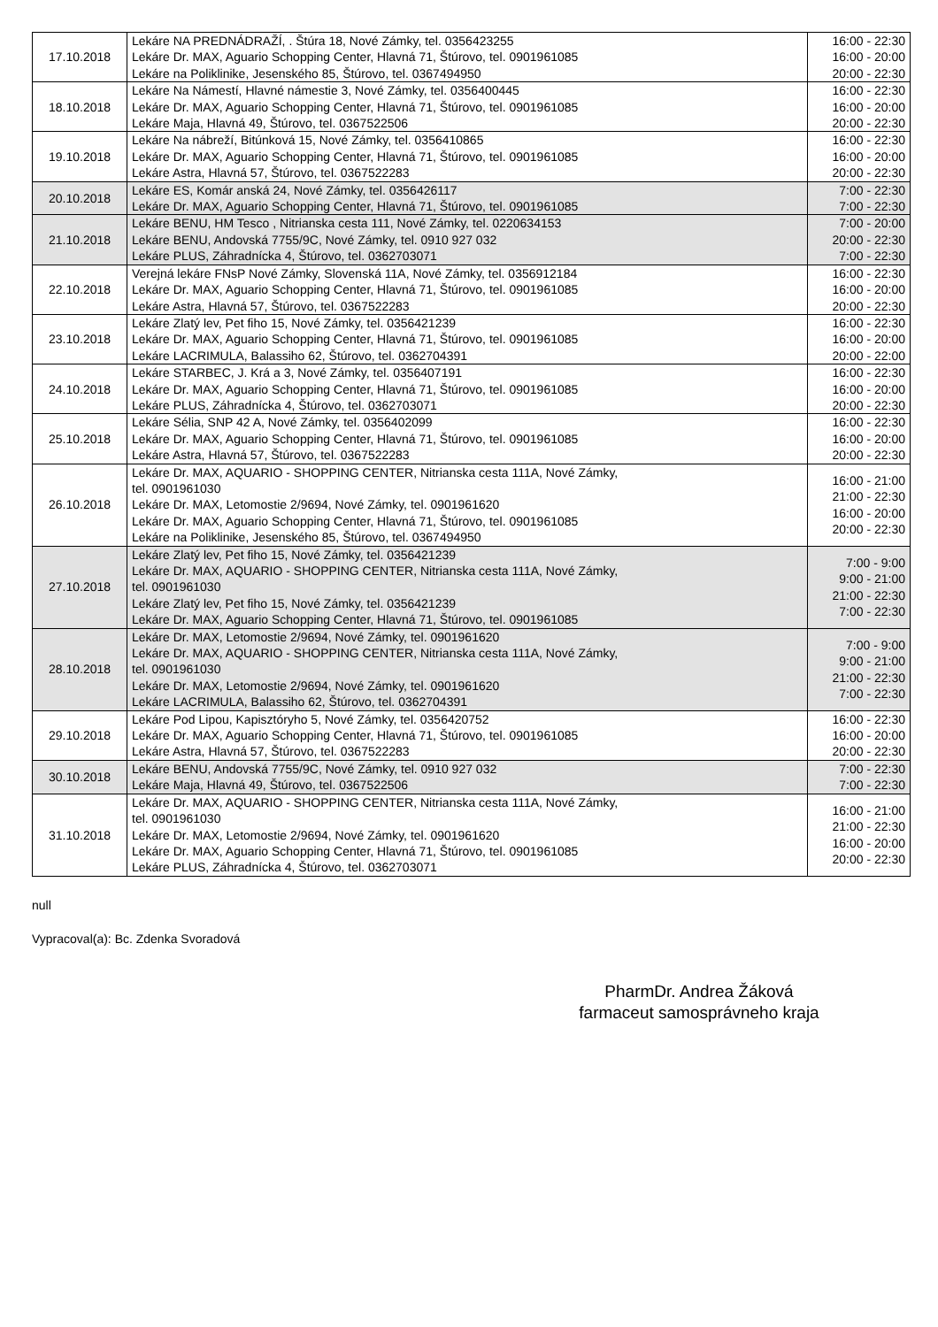| 17.10.2018 | Lekáre NA PREDNÁDRAŽÍ, . Štúra 18, Nové Zámky, tel. 0356423255 Lekáre Dr. MAX, Aguario Schopping Center, Hlavná 71, Štúrovo, tel. 0901961085 Lekáre na Poliklinike, Jesenského 85, Štúrovo, tel. 0367494950 | 16:00 - 22:30 16:00 - 20:00 20:00 - 22:30 |
| 18.10.2018 | Lekáre Na Námestí, Hlavné námestie 3, Nové Zámky, tel. 0356400445 Lekáre Dr. MAX, Aguario Schopping Center, Hlavná 71, Štúrovo, tel. 0901961085 Lekáre Maja, Hlavná 49, Štúrovo, tel. 0367522506 | 16:00 - 22:30 16:00 - 20:00 20:00 - 22:30 |
| 19.10.2018 | Lekáre Na nábreží, Bitúnková 15, Nové Zámky, tel. 0356410865 Lekáre Dr. MAX, Aguario Schopping Center, Hlavná 71, Štúrovo, tel. 0901961085 Lekáre Astra, Hlavná 57, Štúrovo, tel. 0367522283 | 16:00 - 22:30 16:00 - 20:00 20:00 - 22:30 |
| 20.10.2018 | Lekáre ES, Komár anská 24, Nové Zámky, tel. 0356426117 Lekáre Dr. MAX, Aguario Schopping Center, Hlavná 71, Štúrovo, tel. 0901961085 | 7:00 - 22:30 7:00 - 22:30 |
| 21.10.2018 | Lekáre BENU, HM Tesco , Nitrianska cesta 111, Nové Zámky, tel. 0220634153 Lekáre BENU, Andovská 7755/9C, Nové Zámky, tel. 0910 927 032 Lekáre PLUS, Záhradnícka 4, Štúrovo, tel. 0362703071 | 7:00 - 20:00 20:00 - 22:30 7:00 - 22:30 |
| 22.10.2018 | Verejná lekáre FNsP Nové Zámky, Slovenská 11A, Nové Zámky, tel. 0356912184 Lekáre Dr. MAX, Aguario Schopping Center, Hlavná 71, Štúrovo, tel. 0901961085 Lekáre Astra, Hlavná 57, Štúrovo, tel. 0367522283 | 16:00 - 22:30 16:00 - 20:00 20:00 - 22:30 |
| 23.10.2018 | Lekáre Zlatý lev, Pet fiho 15, Nové Zámky, tel. 0356421239 Lekáre Dr. MAX, Aguario Schopping Center, Hlavná 71, Štúrovo, tel. 0901961085 Lekáre LACRIMULA, Balassiho 62, Štúrovo, tel. 0362704391 | 16:00 - 22:30 16:00 - 20:00 20:00 - 22:00 |
| 24.10.2018 | Lekáre STARBEC, J. Krá a 3, Nové Zámky, tel. 0356407191 Lekáre Dr. MAX, Aguario Schopping Center, Hlavná 71, Štúrovo, tel. 0901961085 Lekáre PLUS, Záhradnícka 4, Štúrovo, tel. 0362703071 | 16:00 - 22:30 16:00 - 20:00 20:00 - 22:30 |
| 25.10.2018 | Lekáre Sélia, SNP 42 A, Nové Zámky, tel. 0356402099 Lekáre Dr. MAX, Aguario Schopping Center, Hlavná 71, Štúrovo, tel. 0901961085 Lekáre Astra, Hlavná 57, Štúrovo, tel. 0367522283 | 16:00 - 22:30 16:00 - 20:00 20:00 - 22:30 |
| 26.10.2018 | Lekáre Dr. MAX, AQUARIO - SHOPPING CENTER, Nitrianska cesta 111A, Nové Zámky, tel. 0901961030 Lekáre Dr. MAX, Letomostie 2/9694, Nové Zámky, tel. 0901961620 Lekáre Dr. MAX, Aguario Schopping Center, Hlavná 71, Štúrovo, tel. 0901961085 Lekáre na Poliklinike, Jesenského 85, Štúrovo, tel. 0367494950 | 16:00 - 21:00 21:00 - 22:30 16:00 - 20:00 20:00 - 22:30 |
| 27.10.2018 | Lekáre Zlatý lev, Pet fiho 15, Nové Zámky, tel. 0356421239 Lekáre Dr. MAX, AQUARIO - SHOPPING CENTER, Nitrianska cesta 111A, Nové Zámky, tel. 0901961030 Lekáre Zlatý lev, Pet fiho 15, Nové Zámky, tel. 0356421239 Lekáre Dr. MAX, Aguario Schopping Center, Hlavná 71, Štúrovo, tel. 0901961085 | 7:00 - 9:00 9:00 - 21:00 21:00 - 22:30 7:00 - 22:30 |
| 28.10.2018 | Lekáre Dr. MAX, Letomostie 2/9694, Nové Zámky, tel. 0901961620 Lekáre Dr. MAX, AQUARIO - SHOPPING CENTER, Nitrianska cesta 111A, Nové Zámky, tel. 0901961030 Lekáre Dr. MAX, Letomostie 2/9694, Nové Zámky, tel. 0901961620 Lekáre LACRIMULA, Balassiho 62, Štúrovo, tel. 0362704391 | 7:00 - 9:00 9:00 - 21:00 21:00 - 22:30 7:00 - 22:30 |
| 29.10.2018 | Lekáre Pod Lipou, Kapisztóryho 5, Nové Zámky, tel. 0356420752 Lekáre Dr. MAX, Aguario Schopping Center, Hlavná 71, Štúrovo, tel. 0901961085 Lekáre Astra, Hlavná 57, Štúrovo, tel. 0367522283 | 16:00 - 22:30 16:00 - 20:00 20:00 - 22:30 |
| 30.10.2018 | Lekáre BENU, Andovská 7755/9C, Nové Zámky, tel. 0910 927 032 Lekáre Maja, Hlavná 49, Štúrovo, tel. 0367522506 | 7:00 - 22:30 7:00 - 22:30 |
| 31.10.2018 | Lekáre Dr. MAX, AQUARIO - SHOPPING CENTER, Nitrianska cesta 111A, Nové Zámky, tel. 0901961030 Lekáre Dr. MAX, Letomostie 2/9694, Nové Zámky, tel. 0901961620 Lekáre Dr. MAX, Aguario Schopping Center, Hlavná 71, Štúrovo, tel. 0901961085 Lekáre PLUS, Záhradnícka 4, Štúrovo, tel. 0362703071 | 16:00 - 21:00 21:00 - 22:30 16:00 - 20:00 20:00 - 22:30 |
null
Vypracoval(a): Bc. Zdenka Svoradová
PharmDr. Andrea Žáková
farmaceut samosprávneho kraja